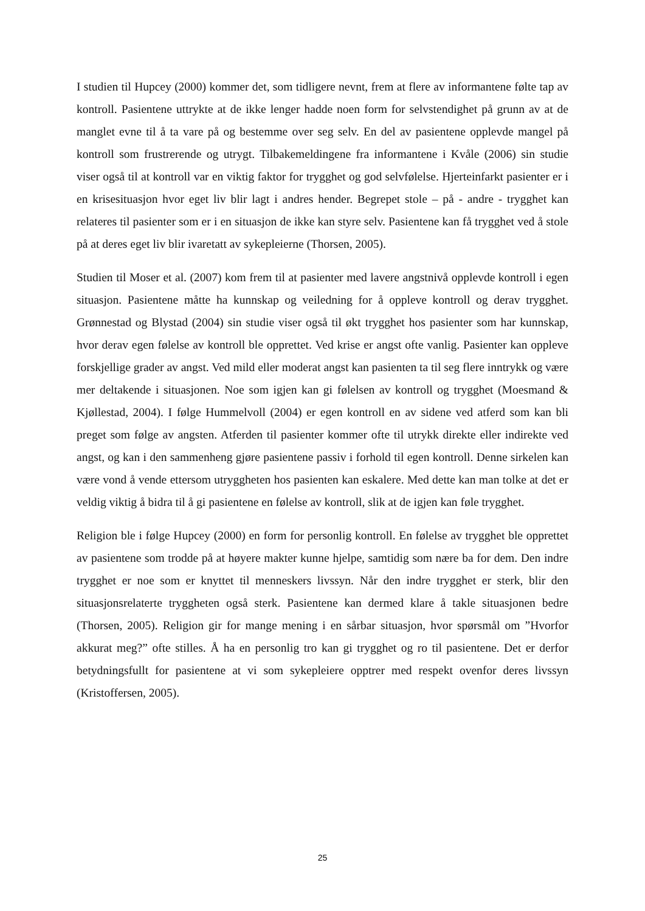I studien til Hupcey (2000) kommer det, som tidligere nevnt, frem at flere av informantene følte tap av kontroll. Pasientene uttrykte at de ikke lenger hadde noen form for selvstendighet på grunn av at de manglet evne til å ta vare på og bestemme over seg selv. En del av pasientene opplevde mangel på kontroll som frustrerende og utrygt. Tilbakemeldingene fra informantene i Kvåle (2006) sin studie viser også til at kontroll var en viktig faktor for trygghet og god selvfølelse. Hjerteinfarkt pasienter er i en krisesituasjon hvor eget liv blir lagt i andres hender. Begrepet stole – på - andre - trygghet kan relateres til pasienter som er i en situasjon de ikke kan styre selv. Pasientene kan få trygghet ved å stole på at deres eget liv blir ivaretatt av sykepleierne (Thorsen, 2005).
Studien til Moser et al. (2007) kom frem til at pasienter med lavere angstnivå opplevde kontroll i egen situasjon. Pasientene måtte ha kunnskap og veiledning for å oppleve kontroll og derav trygghet. Grønnestad og Blystad (2004) sin studie viser også til økt trygghet hos pasienter som har kunnskap, hvor derav egen følelse av kontroll ble opprettet. Ved krise er angst ofte vanlig. Pasienter kan oppleve forskjellige grader av angst. Ved mild eller moderat angst kan pasienten ta til seg flere inntrykk og være mer deltakende i situasjonen. Noe som igjen kan gi følelsen av kontroll og trygghet (Moesmand & Kjøllestad, 2004). I følge Hummelvoll (2004) er egen kontroll en av sidene ved atferd som kan bli preget som følge av angsten. Atferden til pasienter kommer ofte til utrykk direkte eller indirekte ved angst, og kan i den sammenheng gjøre pasientene passiv i forhold til egen kontroll. Denne sirkelen kan være vond å vende ettersom utryggheten hos pasienten kan eskalere. Med dette kan man tolke at det er veldig viktig å bidra til å gi pasientene en følelse av kontroll, slik at de igjen kan føle trygghet.
Religion ble i følge Hupcey (2000) en form for personlig kontroll. En følelse av trygghet ble opprettet av pasientene som trodde på at høyere makter kunne hjelpe, samtidig som nære ba for dem. Den indre trygghet er noe som er knyttet til menneskers livssyn. Når den indre trygghet er sterk, blir den situasjonsrelaterte tryggheten også sterk. Pasientene kan dermed klare å takle situasjonen bedre (Thorsen, 2005). Religion gir for mange mening i en sårbar situasjon, hvor spørsmål om ”Hvorfor akkurat meg?” ofte stilles. Å ha en personlig tro kan gi trygghet og ro til pasientene. Det er derfor betydningsfullt for pasientene at vi som sykepleiere opptrer med respekt ovenfor deres livssyn (Kristoffersen, 2005).
25